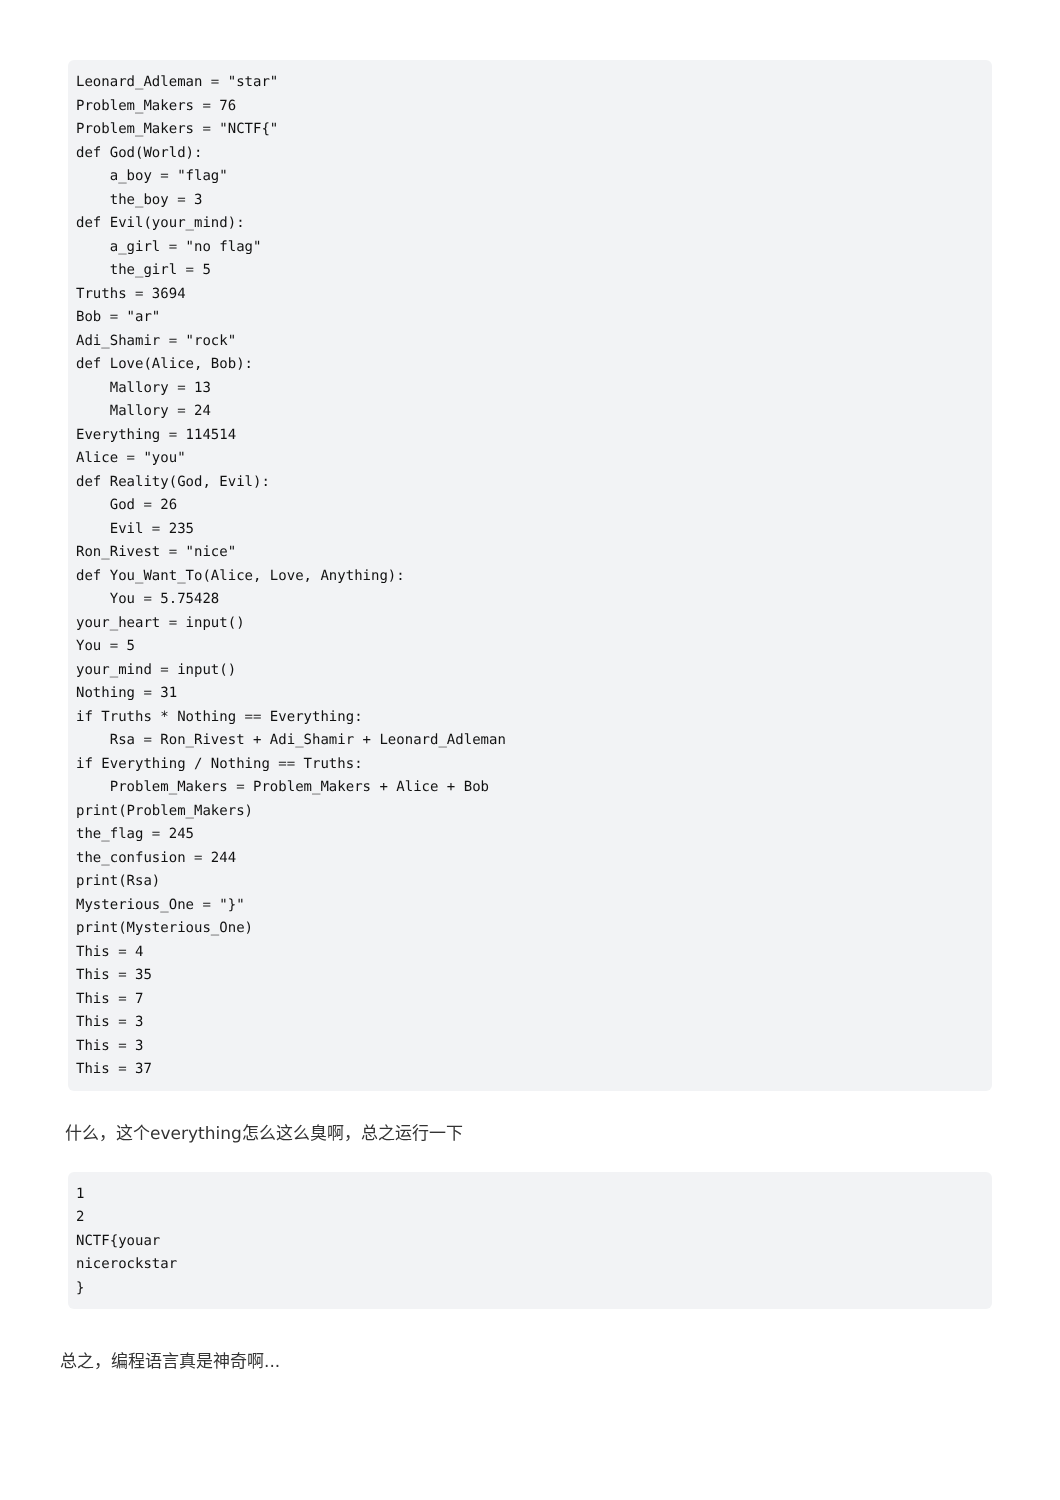Leonard_Adleman = "star"
Problem_Makers = 76
Problem_Makers = "NCTF{"
def God(World):
    a_boy = "flag"
    the_boy = 3
def Evil(your_mind):
    a_girl = "no flag"
    the_girl = 5
Truths = 3694
Bob = "ar"
Adi_Shamir = "rock"
def Love(Alice, Bob):
    Mallory = 13
    Mallory = 24
Everything = 114514
Alice = "you"
def Reality(God, Evil):
    God = 26
    Evil = 235
Ron_Rivest = "nice"
def You_Want_To(Alice, Love, Anything):
    You = 5.75428
your_heart = input()
You = 5
your_mind = input()
Nothing = 31
if Truths * Nothing == Everything:
    Rsa = Ron_Rivest + Adi_Shamir + Leonard_Adleman
if Everything / Nothing == Truths:
    Problem_Makers = Problem_Makers + Alice + Bob
print(Problem_Makers)
the_flag = 245
the_confusion = 244
print(Rsa)
Mysterious_One = "}"
print(Mysterious_One)
This = 4
This = 35
This = 7
This = 3
This = 3
This = 37
什么，这个everything怎么这么臭啊，总之运行一下
1
2
NCTF{youar
nicerockstar
}
总之，编程语言真是神奇啊...